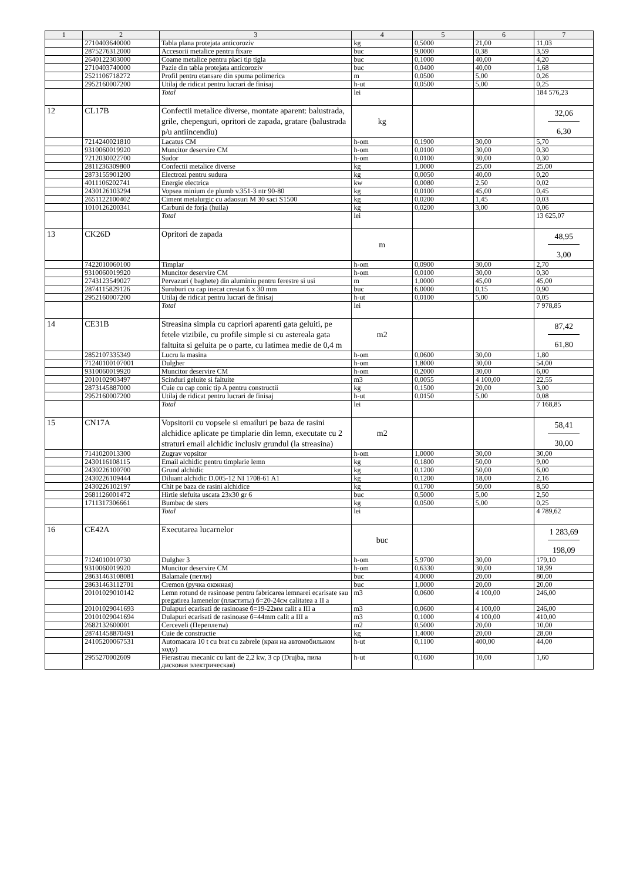| 1 | 2 | 3 | 4 | 5 | 6 | 7 |
| --- | --- | --- | --- | --- | --- | --- |
| | 2710403640000 | Tabla plana protejata anticoroziv | kg | 0,5000 | 21,00 | 11,03 |
| | 2875276312000 | Accesorii metalice pentru fixare | buc | 9,0000 | 0,38 | 3,59 |
| | 2640122303000 | Coame metalice pentru placi tip tigla | buc | 0,1000 | 40,00 | 4,20 |
| | 2710403740000 | Pazie din tabla protejata anticoroziv | buc | 0,0400 | 40,00 | 1,68 |
| | 2521106718272 | Profil pentru etansare din spuma polimerica | m | 0,0500 | 5,00 | 0,26 |
| | 2952160007200 | Utilaj de ridicat pentru lucrari de finisaj | h-ut | 0,0500 | 5,00 | 0,25 |
| | | Total | lei | | | 184 576,23 |
| 12 | CL17B | Confectii metalice diverse, montate aparent: balustrada, grile, chepenguri, opritori de zapada, gratare (balustrada p/u antiincendiu) | kg | | | 32,06 6,30 |
| | 7214240021810 | Lacatus CM | h-om | 0,1900 | 30,00 | 5,70 |
| | 9310060019920 | Muncitor deservire CM | h-om | 0,0100 | 30,00 | 0,30 |
| | 7212030022700 | Sudor | h-om | 0,0100 | 30,00 | 0,30 |
| | 2811236309800 | Confectii metalice diverse | kg | 1,0000 | 25,00 | 25,00 |
| | 2873155901200 | Electrozi pentru sudura | kg | 0,0050 | 40,00 | 0,20 |
| | 4011106202741 | Energie electrica | kw | 0,0080 | 2,50 | 0,02 |
| | 2430126103294 | Vopsea minium de plumb v.351-3 ntr 90-80 | kg | 0,0100 | 45,00 | 0,45 |
| | 2651122100402 | Ciment metalurgic cu adaosuri M 30 saci S1500 | kg | 0,0200 | 1,45 | 0,03 |
| | 1010126200341 | Carbuni de forja (huila) | kg | 0,0200 | 3,00 | 0,06 |
| | | Total | lei | | | 13 625,07 |
| 13 | CK26D | Opritori de zapada | m | | | 48,95 3,00 |
| | 7422010060100 | Timplar | h-om | 0,0900 | 30,00 | 2,70 |
| | 9310060019920 | Muncitor deservire CM | h-om | 0,0100 | 30,00 | 0,30 |
| | 2743123549027 | Pervazuri ( baghete) din aluminiu pentru ferestre si usi | m | 1,0000 | 45,00 | 45,00 |
| | 2874115829126 | Suruburi cu cap inecat crestat 6 x 30 mm | buc | 6,0000 | 0,15 | 0,90 |
| | 2952160007200 | Utilaj de ridicat pentru lucrari de finisaj | h-ut | 0,0100 | 5,00 | 0,05 |
| | | Total | lei | | | 7 978,85 |
| 14 | CE31B | Streasina simpla cu capriori aparenti gata geluiti, pe fetele vizibile, cu profile simple si cu astereala gata faltuita si geluita pe o parte, cu latimea medie de 0,4 m | m2 | | | 87,42 61,80 |
| | 2852107335349 | Lucru la masina | h-om | 0,0600 | 30,00 | 1,80 |
| | 71240100107001 | Dulgher | h-om | 1,8000 | 30,00 | 54,00 |
| | 9310060019920 | Muncitor deservire CM | h-om | 0,2000 | 30,00 | 6,00 |
| | 2010102903497 | Scinduri geluite si faltuite | m3 | 0,0055 | 4 100,00 | 22,55 |
| | 2873145887000 | Cuie cu cap conic tip A pentru constructii | kg | 0,1500 | 20,00 | 3,00 |
| | 2952160007200 | Utilaj de ridicat pentru lucrari de finisaj | h-ut | 0,0150 | 5,00 | 0,08 |
| | | Total | lei | | | 7 168,85 |
| 15 | CN17A | Vopsitorii cu vopsele si emailuri pe baza de rasini alchidice aplicate pe timplarie din lemn, executate cu 2 straturi email alchidic inclusiv grundul (la streasina) | m2 | | | 58,41 30,00 |
| | 7141020013300 | Zugrav vopsitor | h-om | 1,0000 | 30,00 | 30,00 |
| | 2430116108115 | Email alchidic pentru timplarie lemn | kg | 0,1800 | 50,00 | 9,00 |
| | 2430226100700 | Grund alchidic | kg | 0,1200 | 50,00 | 6,00 |
| | 2430226109444 | Diluant alchidic D.005-12 NI 1708-61 A1 | kg | 0,1200 | 18,00 | 2,16 |
| | 2430226102197 | Chit pe baza de rasini alchidice | kg | 0,1700 | 50,00 | 8,50 |
| | 2681126001472 | Hirtie slefuita uscata 23x30 gr 6 | buc | 0,5000 | 5,00 | 2,50 |
| | 1711317306661 | Bumbac de sters | kg | 0,0500 | 5,00 | 0,25 |
| | | Total | lei | | | 4 789,62 |
| 16 | CE42A | Executarea lucarnelor | buc | | | 1 283,69 198,09 |
| | 7124010010730 | Dulgher 3 | h-om | 5,9700 | 30,00 | 179,10 |
| | 9310060019920 | Muncitor deservire CM | h-om | 0,6330 | 30,00 | 18,99 |
| | 28631463108081 | Balamale (петли) | buc | 4,0000 | 20,00 | 80,00 |
| | 28631463112701 | Cremon (ручка оконная) | buc | 1,0000 | 20,00 | 20,00 |
| | 20101029010142 | Lemn rotund de rasinoase pentru fabricarea lemnarei ecarisate sau pregatirea lamenelor (пластиты) б=20-24см calitatea a II a | m3 | 0,0600 | 4 100,00 | 246,00 |
| | 20101029041693 | Dulapuri ecarisati de rasinoase б=19-22мм calit a III a | m3 | 0,0600 | 4 100,00 | 246,00 |
| | 20101029041694 | Dulapuri ecarisati de rasinoase б=44mm calit a III a | m3 | 0,1000 | 4 100,00 | 410,00 |
| | 2682132600001 | Cerceveli (Переплеты) | m2 | 0,5000 | 20,00 | 10,00 |
| | 28741458870491 | Cuie de constructie | kg | 1,4000 | 20,00 | 28,00 |
| | 24105200067531 | Automacara 10 t cu brat cu zabrele (кран на автомобильном ходу) | h-ut | 0,1100 | 400,00 | 44,00 |
| | 2955270002609 | Fierastrau mecanic cu lant de 2,2 kw, 3 cp (Drujba, пила дисковая электрическая) | h-ut | 0,1600 | 10,00 | 1,60 |